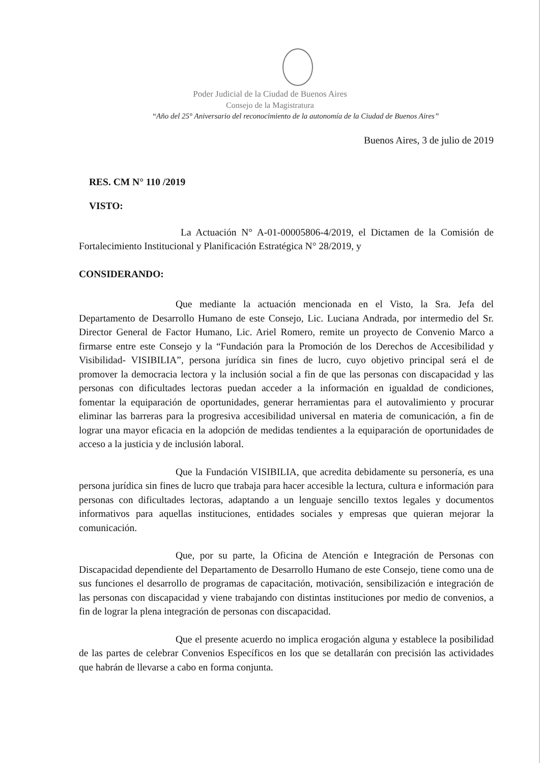Poder Judicial de la Ciudad de Buenos Aires
Consejo de la Magistratura
“Año del 25° Aniversario del reconocimiento de la autonomía de la Ciudad de Buenos Aires”
Buenos Aires, 3 de julio de 2019
RES. CM N° 110 /2019
VISTO:
La Actuación N° A-01-00005806-4/2019, el Dictamen de la Comisión de Fortalecimiento Institucional y Planificación Estratégica N° 28/2019, y
CONSIDERANDO:
Que mediante la actuación mencionada en el Visto, la Sra. Jefa del Departamento de Desarrollo Humano de este Consejo, Lic. Luciana Andrada, por intermedio del Sr. Director General de Factor Humano, Lic. Ariel Romero, remite un proyecto de Convenio Marco a firmarse entre este Consejo y la “Fundación para la Promoción de los Derechos de Accesibilidad y Visibilidad- VISIBILIA”, persona jurídica sin fines de lucro, cuyo objetivo principal será el de promover la democracia lectora y la inclusión social a fin de que las personas con discapacidad y las personas con dificultades lectoras puedan acceder a la información en igualdad de condiciones, fomentar la equiparación de oportunidades, generar herramientas para el autovalimiento y procurar eliminar las barreras para la progresiva accesibilidad universal en materia de comunicación, a fin de lograr una mayor eficacia en la adopción de medidas tendientes a la equiparación de oportunidades de acceso a la justicia y de inclusión laboral.
Que la Fundación VISIBILIA, que acredita debidamente su personería, es una persona jurídica sin fines de lucro que trabaja para hacer accesible la lectura, cultura e información para personas con dificultades lectoras, adaptando a un lenguaje sencillo textos legales y documentos informativos para aquellas instituciones, entidades sociales y empresas que quieran mejorar la comunicación.
Que, por su parte, la Oficina de Atención e Integración de Personas con Discapacidad dependiente del Departamento de Desarrollo Humano de este Consejo, tiene como una de sus funciones el desarrollo de programas de capacitación, motivación, sensibilización e integración de las personas con discapacidad y viene trabajando con distintas instituciones por medio de convenios, a fin de lograr la plena integración de personas con discapacidad.
Que el presente acuerdo no implica erogación alguna y establece la posibilidad de las partes de celebrar Convenios Específicos en los que se detallarán con precisión las actividades que habrán de llevarse a cabo en forma conjunta.